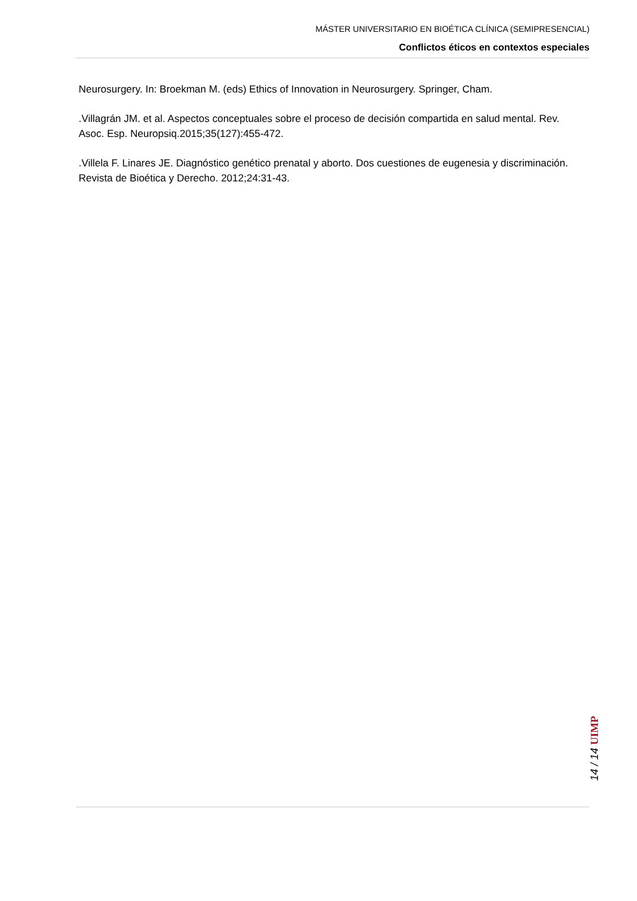MÁSTER UNIVERSITARIO EN BIOÉTICA CLÍNICA (SEMIPRESENCIAL)
Conflictos éticos en contextos especiales
Neurosurgery. In: Broekman M. (eds) Ethics of Innovation in Neurosurgery. Springer, Cham.
.Villagrán JM. et al. Aspectos conceptuales sobre el proceso de decisión compartida en salud mental. Rev. Asoc. Esp. Neuropsiq.2015;35(127):455-472.
.Villela F. Linares JE. Diagnóstico genético prenatal y aborto. Dos cuestiones de eugenesia y discriminación. Revista de Bioética y Derecho. 2012;24:31-43.
14 / 14 UIMP